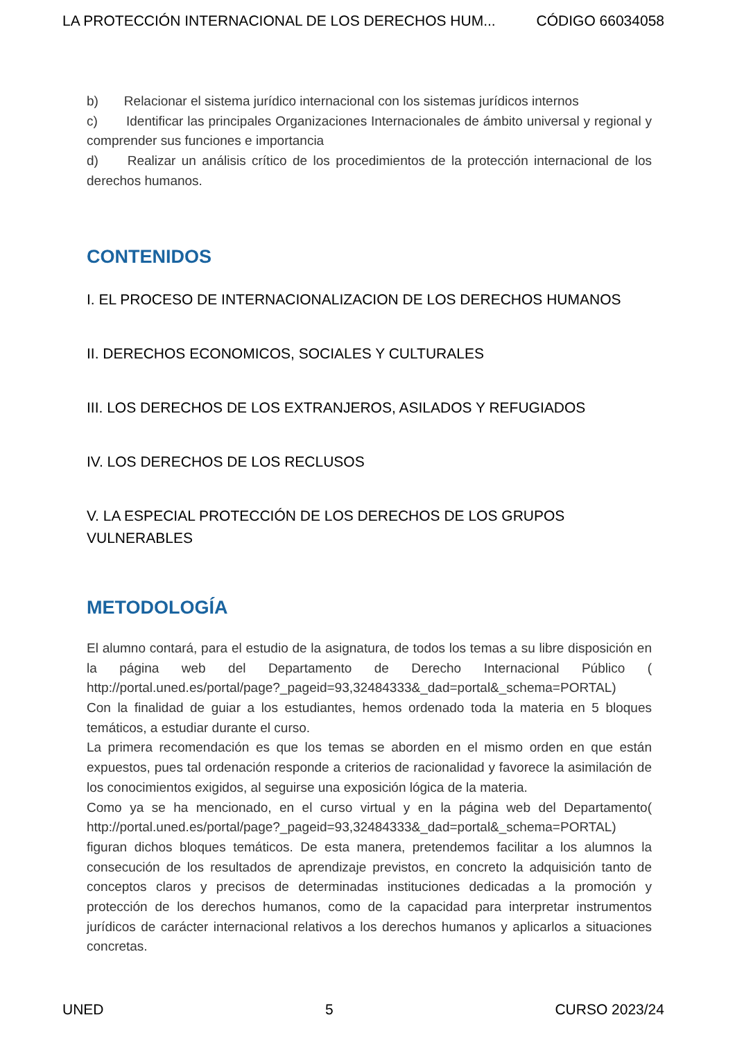LA PROTECCIÓN INTERNACIONAL DE LOS DERECHOS HUM... CÓDIGO 66034058
b) Relacionar el sistema jurídico internacional con los sistemas jurídicos internos
c) Identificar las principales Organizaciones Internacionales de ámbito universal y regional y comprender sus funciones e importancia
d) Realizar un análisis crítico de los procedimientos de la protección internacional de los derechos humanos.
CONTENIDOS
I. EL PROCESO DE INTERNACIONALIZACION DE LOS DERECHOS HUMANOS
II. DERECHOS ECONOMICOS, SOCIALES Y CULTURALES
III. LOS DERECHOS DE LOS EXTRANJEROS, ASILADOS Y REFUGIADOS
IV. LOS DERECHOS DE LOS RECLUSOS
V. LA ESPECIAL PROTECCIÓN DE LOS DERECHOS DE LOS GRUPOS VULNERABLES
METODOLOGÍA
El alumno contará, para el estudio de la asignatura, de todos los temas a su libre disposición en la página web del Departamento de Derecho Internacional Público ( http://portal.uned.es/portal/page?_pageid=93,32484333&_dad=portal&_schema=PORTAL)
Con la finalidad de guiar a los estudiantes, hemos ordenado toda la materia en 5 bloques temáticos, a estudiar durante el curso.
La primera recomendación es que los temas se aborden en el mismo orden en que están expuestos, pues tal ordenación responde a criterios de racionalidad y favorece la asimilación de los conocimientos exigidos, al seguirse una exposición lógica de la materia.
Como ya se ha mencionado, en el curso virtual y en la página web del Departamento( http://portal.uned.es/portal/page?_pageid=93,32484333&_dad=portal&_schema=PORTAL) figuran dichos bloques temáticos. De esta manera, pretendemos facilitar a los alumnos la consecución de los resultados de aprendizaje previstos, en concreto la adquisición tanto de conceptos claros y precisos de determinadas instituciones dedicadas a la promoción y protección de los derechos humanos, como de la capacidad para interpretar instrumentos jurídicos de carácter internacional relativos a los derechos humanos y aplicarlos a situaciones concretas.
UNED 5 CURSO 2023/24